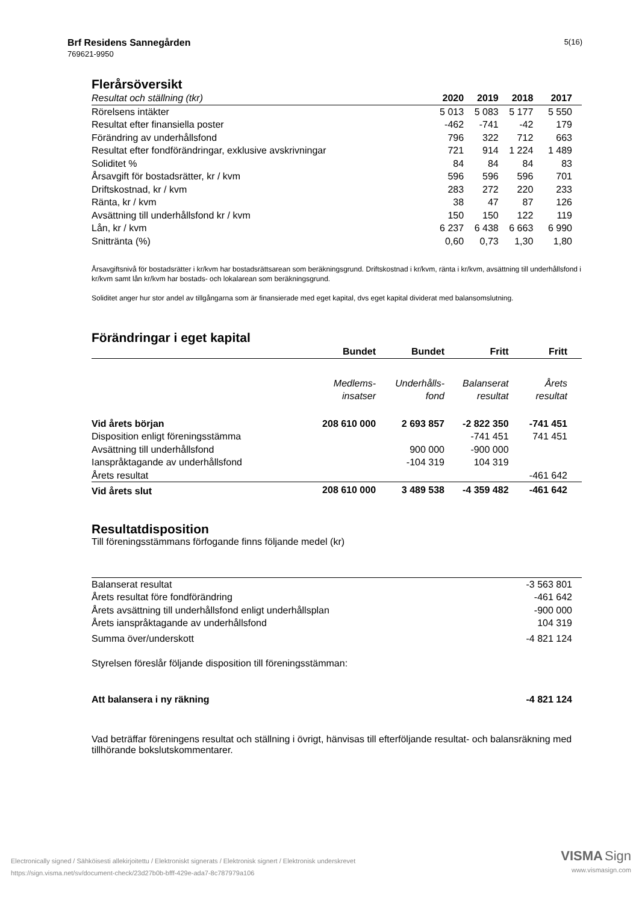Brf Residens Sannegården
769621-9950
5(16)
Flerårsöversikt
| Resultat och ställning (tkr) | 2020 | 2019 | 2018 | 2017 |
| Rörelsens intäkter | 5 013 | 5 083 | 5 177 | 5 550 |
| Resultat efter finansiella poster | -462 | -741 | -42 | 179 |
| Förändring av underhållsfond | 796 | 322 | 712 | 663 |
| Resultat efter fondförändringar, exklusive avskrivningar | 721 | 914 | 1 224 | 1 489 |
| Soliditet % | 84 | 84 | 84 | 83 |
| Årsavgift för bostadsrätter, kr / kvm | 596 | 596 | 596 | 701 |
| Driftskostnad, kr / kvm | 283 | 272 | 220 | 233 |
| Ränta, kr / kvm | 38 | 47 | 87 | 126 |
| Avsättning till underhållsfond kr / kvm | 150 | 150 | 122 | 119 |
| Lån, kr / kvm | 6 237 | 6 438 | 6 663 | 6 990 |
| Snittränta (%) | 0,60 | 0,73 | 1,30 | 1,80 |
Årsavgiftsnivå för bostadsrätter i kr/kvm har bostadsrättsarean som beräkningsgrund. Driftskostnad i kr/kvm, ränta i kr/kvm, avsättning till underhållsfond i kr/kvm samt lån kr/kvm har bostads- och lokalarean som beräkningsgrund.
Soliditet anger hur stor andel av tillgångarna som är finansierade med eget kapital, dvs eget kapital dividerat med balansomslutning.
Förändringar i eget kapital
| | Bundet | Bundet | Fritt | Fritt |
| | Medlems- insatser | Underhålls- fond | Balanserat resultat | Årets resultat |
| Vid årets början | 208 610 000 | 2 693 857 | -2 822 350 | -741 451 |
| Disposition enligt föreningsstämma | | | -741 451 | 741 451 |
| Avsättning till underhållsfond | | 900 000 | -900 000 | |
| Ianspråktagande av underhållsfond | | -104 319 | 104 319 | |
| Årets resultat | | | | -461 642 |
| Vid årets slut | 208 610 000 | 3 489 538 | -4 359 482 | -461 642 |
Resultatdisposition
Till föreningsstämmans förfogande finns följande medel (kr)
| Balanserat resultat | -3 563 801 |
| Årets resultat före fondförändring | -461 642 |
| Årets avsättning till underhållsfond enligt underhållsplan | -900 000 |
| Årets ianspråktagande av underhållsfond | 104 319 |
| Summa över/underskott | -4 821 124 |
Styrelsen föreslår följande disposition till föreningsstämman:
| Att balansera i ny räkning | -4 821 124 |
| --- | --- |
Vad beträffar föreningens resultat och ställning i övrigt, hänvisas till efterföljande resultat- och balansräkning med tillhörande bokslutskommentarer.
Electronically signed / Sähköisesti allekirjoitettu / Elektroniskt signerats / Elektronisk signert / Elektronisk underskrevet
https://sign.visma.net/sv/document-check/23d27b0b-bfff-429e-ada7-8c787979a106
VISMA Sign
www.vismasign.com